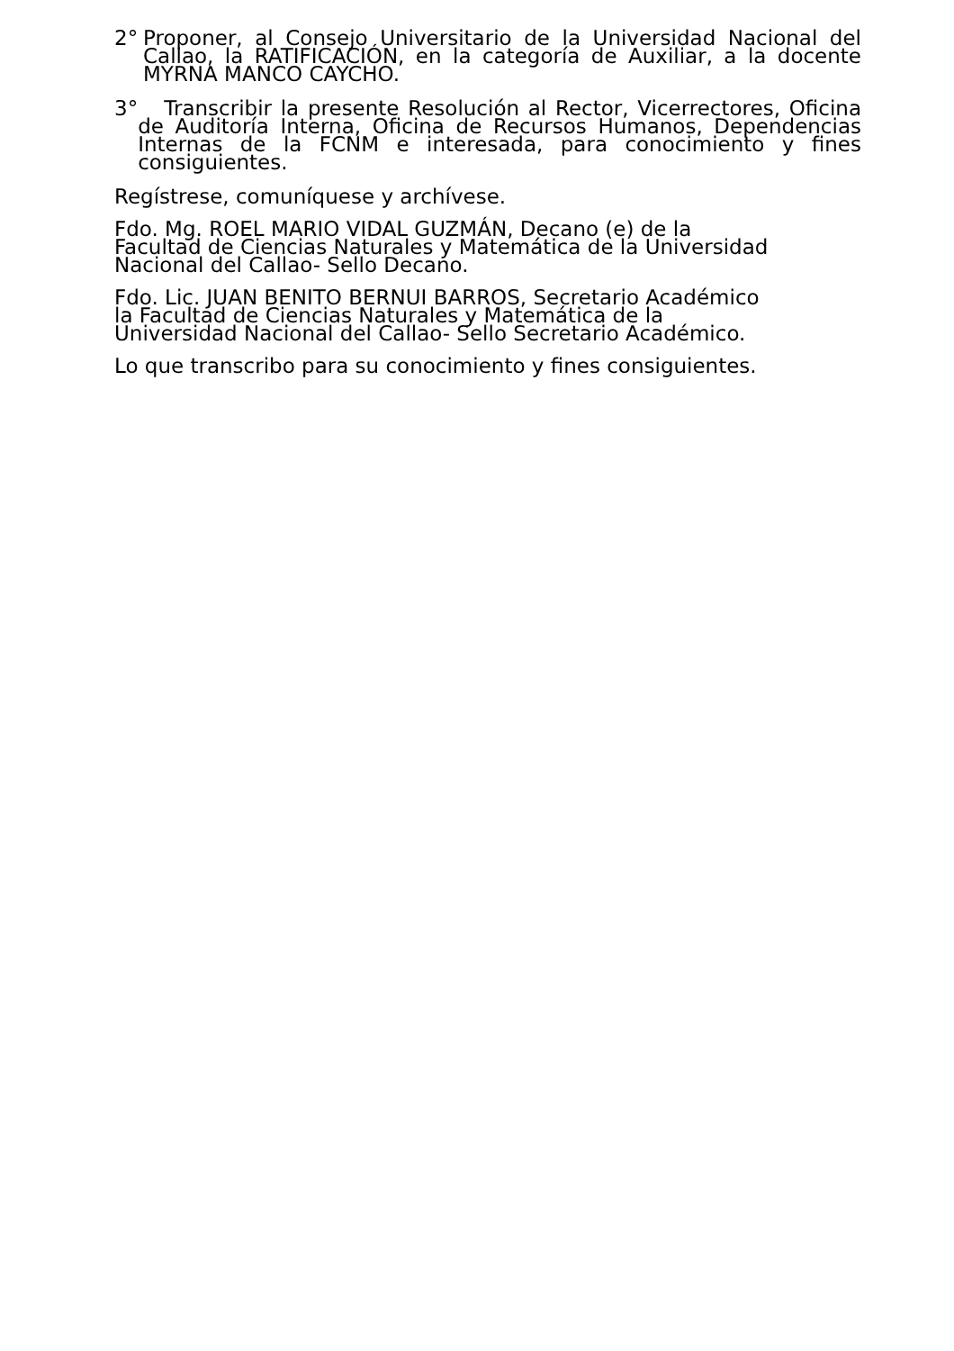2° Proponer, al Consejo Universitario de la Universidad Nacional del Callao, la RATIFICACIÓN, en la categoría de Auxiliar, a la docente MYRNA MANCO CAYCHO.
3° Transcribir la presente Resolución al Rector, Vicerrectores, Oficina de Auditoría Interna, Oficina de Recursos Humanos, Dependencias Internas de la FCNM e interesada, para conocimiento y fines consiguientes.
Regístrese, comuníquese y archívese.
Fdo. Mg. ROEL MARIO VIDAL GUZMÁN, Decano (e) de la
Facultad de Ciencias Naturales y Matemática de la Universidad
Nacional del Callao- Sello Decano.
Fdo. Lic. JUAN BENITO BERNUI BARROS, Secretario Académico
la Facultad de Ciencias Naturales y Matemática de la
Universidad Nacional del Callao- Sello Secretario Académico.
Lo que transcribo para su conocimiento y fines consiguientes.